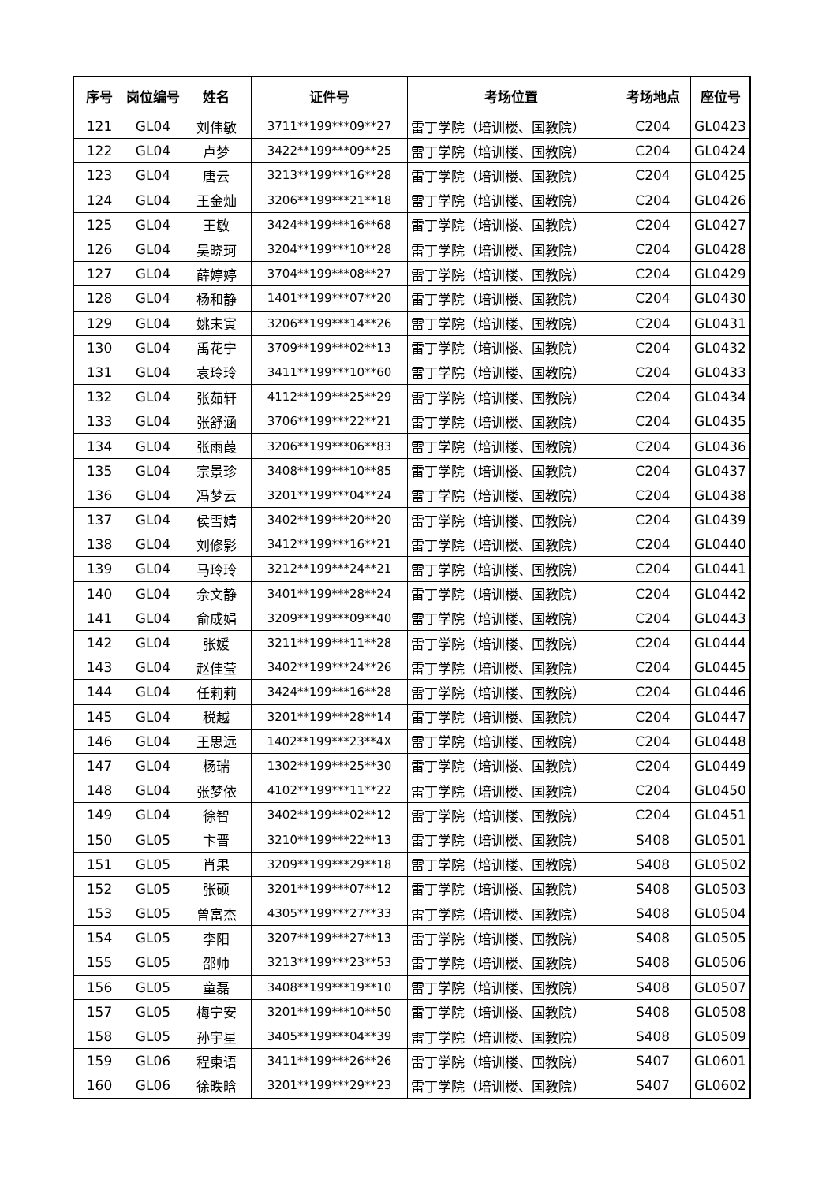| 序号 | 岗位编号 | 姓名 | 证件号 | 考场位置 | 考场地点 | 座位号 |
| --- | --- | --- | --- | --- | --- | --- |
| 121 | GL04 | 刘伟敏 | 3711**199***09**27 | 雷丁学院（培训楼、国教院） | C204 | GL0423 |
| 122 | GL04 | 卢梦 | 3422**199***09**25 | 雷丁学院（培训楼、国教院） | C204 | GL0424 |
| 123 | GL04 | 唐云 | 3213**199***16**28 | 雷丁学院（培训楼、国教院） | C204 | GL0425 |
| 124 | GL04 | 王金灿 | 3206**199***21**18 | 雷丁学院（培训楼、国教院） | C204 | GL0426 |
| 125 | GL04 | 王敏 | 3424**199***16**68 | 雷丁学院（培训楼、国教院） | C204 | GL0427 |
| 126 | GL04 | 吴晓珂 | 3204**199***10**28 | 雷丁学院（培训楼、国教院） | C204 | GL0428 |
| 127 | GL04 | 薛婷婷 | 3704**199***08**27 | 雷丁学院（培训楼、国教院） | C204 | GL0429 |
| 128 | GL04 | 杨和静 | 1401**199***07**20 | 雷丁学院（培训楼、国教院） | C204 | GL0430 |
| 129 | GL04 | 姚未寅 | 3206**199***14**26 | 雷丁学院（培训楼、国教院） | C204 | GL0431 |
| 130 | GL04 | 禹花宁 | 3709**199***02**13 | 雷丁学院（培训楼、国教院） | C204 | GL0432 |
| 131 | GL04 | 袁玲玲 | 3411**199***10**60 | 雷丁学院（培训楼、国教院） | C204 | GL0433 |
| 132 | GL04 | 张茹轩 | 4112**199***25**29 | 雷丁学院（培训楼、国教院） | C204 | GL0434 |
| 133 | GL04 | 张舒涵 | 3706**199***22**21 | 雷丁学院（培训楼、国教院） | C204 | GL0435 |
| 134 | GL04 | 张雨葭 | 3206**199***06**83 | 雷丁学院（培训楼、国教院） | C204 | GL0436 |
| 135 | GL04 | 宗景珍 | 3408**199***10**85 | 雷丁学院（培训楼、国教院） | C204 | GL0437 |
| 136 | GL04 | 冯梦云 | 3201**199***04**24 | 雷丁学院（培训楼、国教院） | C204 | GL0438 |
| 137 | GL04 | 侯雪婧 | 3402**199***20**20 | 雷丁学院（培训楼、国教院） | C204 | GL0439 |
| 138 | GL04 | 刘修影 | 3412**199***16**21 | 雷丁学院（培训楼、国教院） | C204 | GL0440 |
| 139 | GL04 | 马玲玲 | 3212**199***24**21 | 雷丁学院（培训楼、国教院） | C204 | GL0441 |
| 140 | GL04 | 佘文静 | 3401**199***28**24 | 雷丁学院（培训楼、国教院） | C204 | GL0442 |
| 141 | GL04 | 俞成娟 | 3209**199***09**40 | 雷丁学院（培训楼、国教院） | C204 | GL0443 |
| 142 | GL04 | 张媛 | 3211**199***11**28 | 雷丁学院（培训楼、国教院） | C204 | GL0444 |
| 143 | GL04 | 赵佳莹 | 3402**199***24**26 | 雷丁学院（培训楼、国教院） | C204 | GL0445 |
| 144 | GL04 | 任莉莉 | 3424**199***16**28 | 雷丁学院（培训楼、国教院） | C204 | GL0446 |
| 145 | GL04 | 税越 | 3201**199***28**14 | 雷丁学院（培训楼、国教院） | C204 | GL0447 |
| 146 | GL04 | 王思远 | 1402**199***23**4X | 雷丁学院（培训楼、国教院） | C204 | GL0448 |
| 147 | GL04 | 杨瑞 | 1302**199***25**30 | 雷丁学院（培训楼、国教院） | C204 | GL0449 |
| 148 | GL04 | 张梦依 | 4102**199***11**22 | 雷丁学院（培训楼、国教院） | C204 | GL0450 |
| 149 | GL04 | 徐智 | 3402**199***02**12 | 雷丁学院（培训楼、国教院） | C204 | GL0451 |
| 150 | GL05 | 卞晋 | 3210**199***22**13 | 雷丁学院（培训楼、国教院） | S408 | GL0501 |
| 151 | GL05 | 肖果 | 3209**199***29**18 | 雷丁学院（培训楼、国教院） | S408 | GL0502 |
| 152 | GL05 | 张硕 | 3201**199***07**12 | 雷丁学院（培训楼、国教院） | S408 | GL0503 |
| 153 | GL05 | 曾富杰 | 4305**199***27**33 | 雷丁学院（培训楼、国教院） | S408 | GL0504 |
| 154 | GL05 | 李阳 | 3207**199***27**13 | 雷丁学院（培训楼、国教院） | S408 | GL0505 |
| 155 | GL05 | 邵帅 | 3213**199***23**53 | 雷丁学院（培训楼、国教院） | S408 | GL0506 |
| 156 | GL05 | 童磊 | 3408**199***19**10 | 雷丁学院（培训楼、国教院） | S408 | GL0507 |
| 157 | GL05 | 梅宁安 | 3201**199***10**50 | 雷丁学院（培训楼、国教院） | S408 | GL0508 |
| 158 | GL05 | 孙宇星 | 3405**199***04**39 | 雷丁学院（培训楼、国教院） | S408 | GL0509 |
| 159 | GL06 | 程柬语 | 3411**199***26**26 | 雷丁学院（培训楼、国教院） | S407 | GL0601 |
| 160 | GL06 | 徐昳晗 | 3201**199***29**23 | 雷丁学院（培训楼、国教院） | S407 | GL0602 |